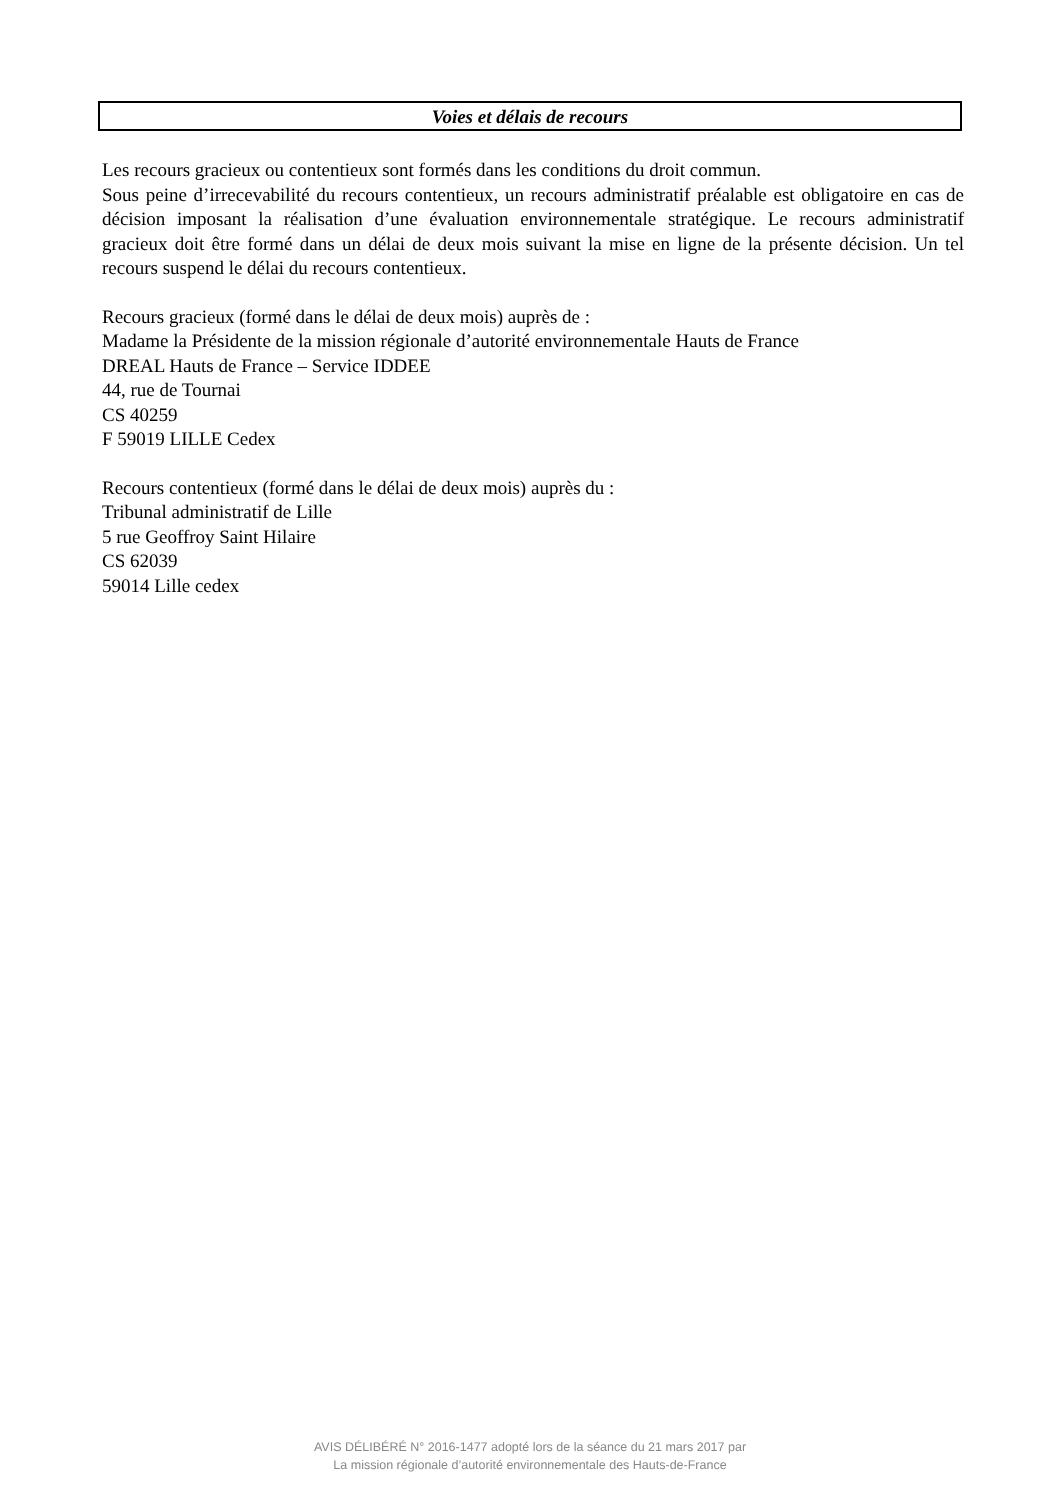Voies et délais de recours
Les recours gracieux ou contentieux sont formés dans les conditions du droit commun.
Sous peine d’irrecevabilité du recours contentieux, un recours administratif préalable est obligatoire en cas de décision imposant la réalisation d’une évaluation environnementale stratégique. Le recours administratif gracieux doit être formé dans un délai de deux mois suivant la mise en ligne de la présente décision. Un tel recours suspend le délai du recours contentieux.
Recours gracieux (formé dans le délai de deux mois) auprès de :
Madame la Présidente de la mission régionale d’autorité environnementale Hauts de France
DREAL Hauts de France – Service IDDEE
44, rue de Tournai
CS 40259
F 59019 LILLE Cedex
Recours contentieux (formé dans le délai de deux mois) auprès du :
Tribunal administratif de Lille
5 rue Geoffroy Saint Hilaire
CS 62039
59014 Lille cedex
AVIS DÉLIBÉRÉ N° 2016-1477 adopté lors de la séance du 21 mars 2017 par
La mission régionale d’autorité environnementale des Hauts-de-France